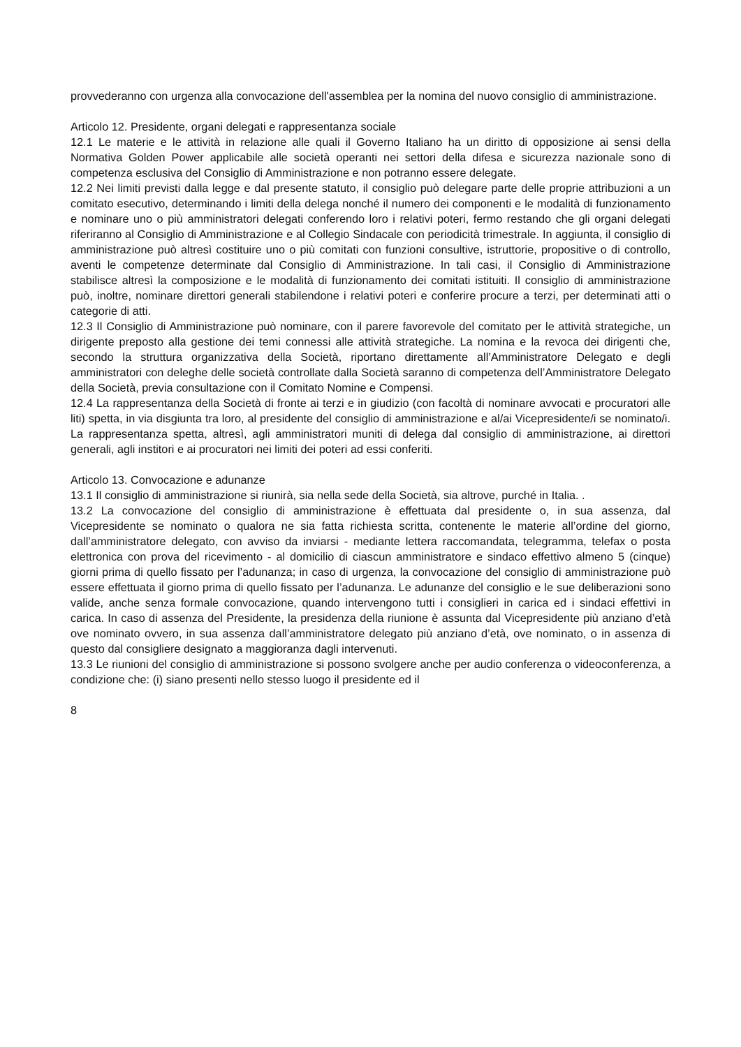provvederanno con urgenza alla convocazione dell'assemblea per la nomina del nuovo consiglio di amministrazione.
Articolo 12. Presidente, organi delegati e rappresentanza sociale
12.1 Le materie e le attività in relazione alle quali il Governo Italiano ha un diritto di opposizione ai sensi della Normativa Golden Power applicabile alle società operanti nei settori della difesa e sicurezza nazionale sono di competenza esclusiva del Consiglio di Amministrazione e non potranno essere delegate.
12.2 Nei limiti previsti dalla legge e dal presente statuto, il consiglio può delegare parte delle proprie attribuzioni a un comitato esecutivo, determinando i limiti della delega nonché il numero dei componenti e le modalità di funzionamento e nominare uno o più amministratori delegati conferendo loro i relativi poteri, fermo restando che gli organi delegati riferiranno al Consiglio di Amministrazione e al Collegio Sindacale con periodicità trimestrale. In aggiunta, il consiglio di amministrazione può altresì costituire uno o più comitati con funzioni consultive, istruttorie, propositive o di controllo, aventi le competenze determinate dal Consiglio di Amministrazione. In tali casi, il Consiglio di Amministrazione stabilisce altresì la composizione e le modalità di funzionamento dei comitati istituiti. Il consiglio di amministrazione può, inoltre, nominare direttori generali stabilendone i relativi poteri e conferire procure a terzi, per determinati atti o categorie di atti.
12.3 Il Consiglio di Amministrazione può nominare, con il parere favorevole del comitato per le attività strategiche, un dirigente preposto alla gestione dei temi connessi alle attività strategiche. La nomina e la revoca dei dirigenti che, secondo la struttura organizzativa della Società, riportano direttamente all’Amministratore Delegato e degli amministratori con deleghe delle società controllate dalla Società saranno di competenza dell’Amministratore Delegato della Società, previa consultazione con il Comitato Nomine e Compensi.
12.4 La rappresentanza della Società di fronte ai terzi e in giudizio (con facoltà di nominare avvocati e procuratori alle liti) spetta, in via disgiunta tra loro, al presidente del consiglio di amministrazione e al/ai Vicepresidente/i se nominato/i. La rappresentanza spetta, altresì, agli amministratori muniti di delega dal consiglio di amministrazione, ai direttori generali, agli institori e ai procuratori nei limiti dei poteri ad essi conferiti.
Articolo 13. Convocazione e adunanze
13.1 Il consiglio di amministrazione si riunirà, sia nella sede della Società, sia altrove, purché in Italia. .
13.2 La convocazione del consiglio di amministrazione è effettuata dal presidente o, in sua assenza, dal Vicepresidente se nominato o qualora ne sia fatta richiesta scritta, contenente le materie all’ordine del giorno, dall’amministratore delegato, con avviso da inviarsi - mediante lettera raccomandata, telegramma, telefax o posta elettronica con prova del ricevimento - al domicilio di ciascun amministratore e sindaco effettivo almeno 5 (cinque) giorni prima di quello fissato per l’adunanza; in caso di urgenza, la convocazione del consiglio di amministrazione può essere effettuata il giorno prima di quello fissato per l’adunanza. Le adunanze del consiglio e le sue deliberazioni sono valide, anche senza formale convocazione, quando intervengono tutti i consiglieri in carica ed i sindaci effettivi in carica. In caso di assenza del Presidente, la presidenza della riunione è assunta dal Vicepresidente più anziano d’età ove nominato ovvero, in sua assenza dall’amministratore delegato più anziano d’età, ove nominato, o in assenza di questo dal consigliere designato a maggioranza dagli intervenuti.
13.3 Le riunioni del consiglio di amministrazione si possono svolgere anche per audio conferenza o videoconferenza, a condizione che: (i) siano presenti nello stesso luogo il presidente ed il
8